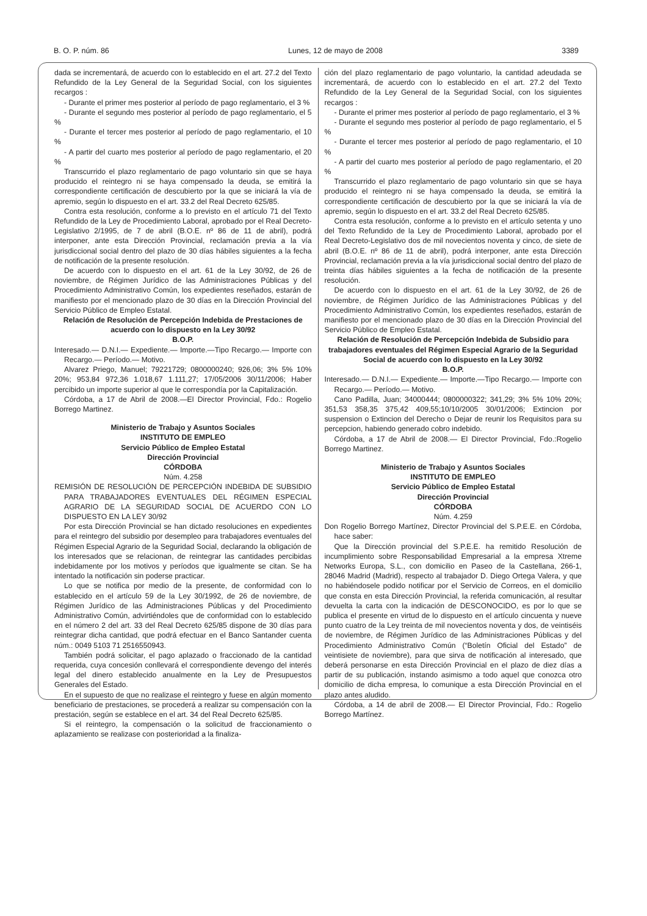B. O. P. núm. 86 Lunes, 12 de mayo de 2008 3389
dada se incrementará, de acuerdo con lo establecido en el art. 27.2 del Texto Refundido de la Ley General de la Seguridad Social, con los siguientes recargos :
- Durante el primer mes posterior al período de pago reglamentario, el 3 %
- Durante el segundo mes posterior al período de pago reglamentario, el 5 %
- Durante el tercer mes posterior al período de pago reglamentario, el 10 %
- A partir del cuarto mes posterior al período de pago reglamentario, el 20 %
Transcurrido el plazo reglamentario de pago voluntario sin que se haya producido el reintegro ni se haya compensado la deuda, se emitirá la correspondiente certificación de descubierto por la que se iniciará la vía de apremio, según lo dispuesto en el art. 33.2 del Real Decreto 625/85.
Contra esta resolución, conforme a lo previsto en el artículo 71 del Texto Refundido de la Ley de Procedimiento Laboral, aprobado por el Real Decreto-Legislativo 2/1995, de 7 de abril (B.O.E. nº 86 de 11 de abril), podrá interponer, ante esta Dirección Provincial, reclamación previa a la vía jurisdiccional social dentro del plazo de 30 días hábiles siguientes a la fecha de notificación de la presente resolución.
De acuerdo con lo dispuesto en el art. 61 de la Ley 30/92, de 26 de noviembre, de Régimen Jurídico de las Administraciones Públicas y del Procedimiento Administrativo Común, los expedientes reseñados, estarán de manifiesto por el mencionado plazo de 30 días en la Dirección Provincial del Servicio Público de Empleo Estatal.
Relación de Resolución de Percepción Indebida de Prestaciones de acuerdo con lo dispuesto en la Ley 30/92
B.O.P.
Interesado.— D.N.I.— Expediente.— Importe.—Tipo Recargo.— Importe con Recargo.— Período.— Motivo.
Alvarez Priego, Manuel; 79221729; 0800000240; 926,06; 3% 5% 10% 20%; 953,84 972,36 1.018,67 1.111,27; 17/05/2006 30/11/2006; Haber percibido un importe superior al que le correspondía por la Capitalización.
Córdoba, a 17 de Abril de 2008.—El Director Provincial, Fdo.: Rogelio Borrego Martinez.
Ministerio de Trabajo y Asuntos Sociales
INSTITUTO DE EMPLEO
Servicio Público de Empleo Estatal
Dirección Provincial
CÓRDOBA
Núm. 4.258
REMISIÓN DE RESOLUCIÓN DE PERCEPCIÓN INDEBIDA DE SUBSIDIO PARA TRABAJADORES EVENTUALES DEL RÉGIMEN ESPECIAL AGRARIO DE LA SEGURIDAD SOCIAL DE ACUERDO CON LO DISPUESTO EN LA LEY 30/92
Por esta Dirección Provincial se han dictado resoluciones en expedientes para el reintegro del subsidio por desempleo para trabajadores eventuales del Régimen Especial Agrario de la Seguridad Social, declarando la obligación de los interesados que se relacionan, de reintegrar las cantidades percibidas indebidamente por los motivos y períodos que igualmente se citan. Se ha intentado la notificación sin poderse practicar.
Lo que se notifica por medio de la presente, de conformidad con lo establecido en el artículo 59 de la Ley 30/1992, de 26 de noviembre, de Régimen Jurídico de las Administraciones Públicas y del Procedimiento Administrativo Común, advirtiéndoles que de conformidad con lo establecido en el número 2 del art. 33 del Real Decreto 625/85 dispone de 30 días para reintegrar dicha cantidad, que podrá efectuar en el Banco Santander cuenta núm.: 0049 5103 71 2516550943.
También podrá solicitar, el pago aplazado o fraccionado de la cantidad requerida, cuya concesión conllevará el correspondiente devengo del interés legal del dinero establecido anualmente en la Ley de Presupuestos Generales del Estado.
En el supuesto de que no realizase el reintegro y fuese en algún momento beneficiario de prestaciones, se procederá a realizar su compensación con la prestación, según se establece en el art. 34 del Real Decreto 625/85.
Si el reintegro, la compensación o la solicitud de fraccionamiento o aplazamiento se realizase con posterioridad a la finaliza-
ción del plazo reglamentario de pago voluntario, la cantidad adeudada se incrementará, de acuerdo con lo establecido en el art. 27.2 del Texto Refundido de la Ley General de la Seguridad Social, con los siguientes recargos :
- Durante el primer mes posterior al período de pago reglamentario, el 3 %
- Durante el segundo mes posterior al período de pago reglamentario, el 5 %
- Durante el tercer mes posterior al período de pago reglamentario, el 10 %
- A partir del cuarto mes posterior al período de pago reglamentario, el 20 %
Transcurrido el plazo reglamentario de pago voluntario sin que se haya producido el reintegro ni se haya compensado la deuda, se emitirá la correspondiente certificación de descubierto por la que se iniciará la vía de apremio, según lo dispuesto en el art. 33.2 del Real Decreto 625/85.
Contra esta resolución, conforme a lo previsto en el artículo setenta y uno del Texto Refundido de la Ley de Procedimiento Laboral, aprobado por el Real Decreto-Legislativo dos de mil novecientos noventa y cinco, de siete de abril (B.O.E. nº 86 de 11 de abril), podrá interponer, ante esta Dirección Provincial, reclamación previa a la vía jurisdiccional social dentro del plazo de treinta días hábiles siguientes a la fecha de notificación de la presente resolución.
De acuerdo con lo dispuesto en el art. 61 de la Ley 30/92, de 26 de noviembre, de Régimen Jurídico de las Administraciones Públicas y del Procedimiento Administrativo Común, los expedientes reseñados, estarán de manifiesto por el mencionado plazo de 30 días en la Dirección Provincial del Servicio Público de Empleo Estatal.
Relación de Resolución de Percepción Indebida de Subsidio para trabajadores eventuales del Régimen Especial Agrario de la Seguridad Social de acuerdo con lo dispuesto en la Ley 30/92
B.O.P.
Interesado.— D.N.I.— Expediente.— Importe.—Tipo Recargo.— Importe con Recargo.— Período.— Motivo.
Cano Padilla, Juan; 34000444; 0800000322; 341,29; 3% 5% 10% 20%; 351,53 358,35 375,42 409,55;10/10/2005 30/01/2006; Extincion por suspension o Extincion del Derecho o Dejar de reunir los Requisitos para su percepcion, habiendo generado cobro indebido.
Córdoba, a 17 de Abril de 2008.— El Director Provincial, Fdo.:Rogelio Borrego Martinez.
Ministerio de Trabajo y Asuntos Sociales
INSTITUTO DE EMPLEO
Servicio Público de Empleo Estatal
Dirección Provincial
CÓRDOBA
Núm. 4.259
Don Rogelio Borrego Martínez, Director Provincial del S.P.E.E. en Córdoba, hace saber:
Que la Dirección provincial del S.P.E.E. ha remitido Resolución de incumplimiento sobre Responsabilidad Empresarial a la empresa Xtreme Networks Europa, S.L., con domicilio en Paseo de la Castellana, 266-1, 28046 Madrid (Madrid), respecto al trabajador D. Diego Ortega Valera, y que no habiéndosele podido notificar por el Servicio de Correos, en el domicilio que consta en esta Dirección Provincial, la referida comunicación, al resultar devuelta la carta con la indicación de DESCONOCIDO, es por lo que se publica el presente en virtud de lo dispuesto en el artículo cincuenta y nueve punto cuatro de la Ley treinta de mil novecientos noventa y dos, de veintiséis de noviembre, de Régimen Jurídico de las Administraciones Públicas y del Procedimiento Administrativo Común (“Boletín Oficial del Estado” de veintisiete de noviembre), para que sirva de notificación al interesado, que deberá personarse en esta Dirección Provincial en el plazo de diez días a partir de su publicación, instando asimismo a todo aquel que conozca otro domicilio de dicha empresa, lo comunique a esta Dirección Provincial en el plazo antes aludido.
Córdoba, a 14 de abril de 2008.— El Director Provincial, Fdo.: Rogelio Borrego Martínez.